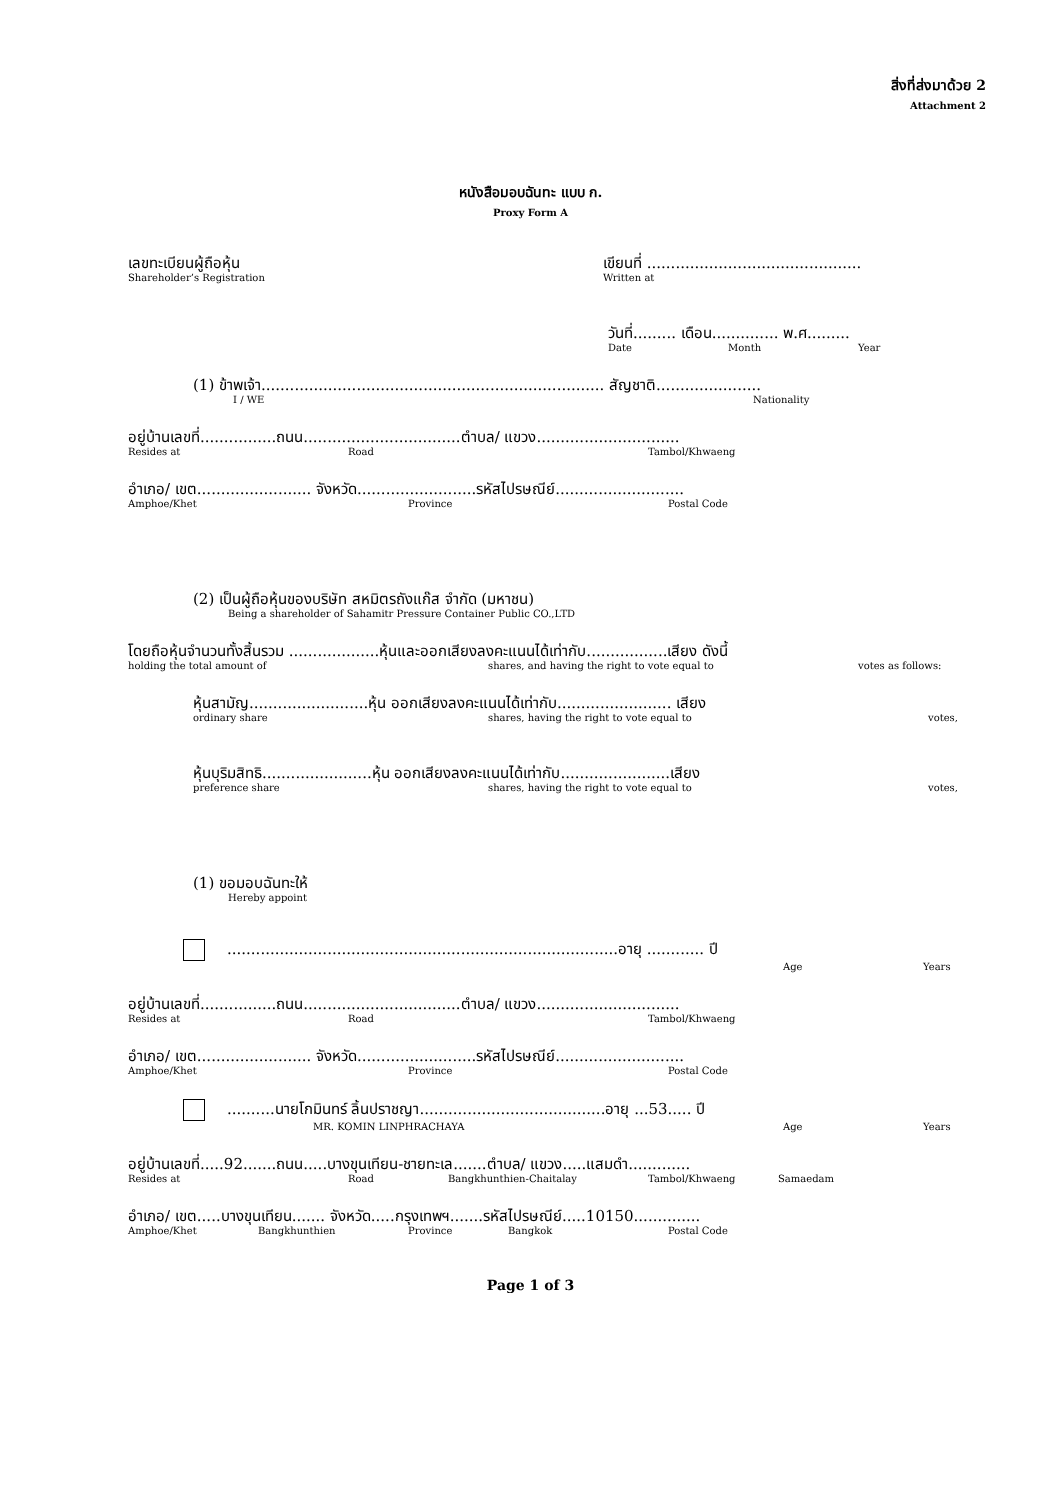สิ่งที่ส่งมาด้วย 2
Attachment 2
หนังสือมอบฉันทะ แบบ ก.
Proxy Form A
เลขทะเบียนผู้ถือหุ้น
Shareholder’s Registration
เขียนที่ .............................................
Written at
วันที่......... เดือน.............. พ.ศ.........
Date Month Year
(1) ข้าพเจ้า........................................................................ สัญชาติ......................
I / WE Nationality
อยู่บ้านเลขที่................ถนน.................................ตำบล/ แขวง..............................
Resides at Road Tambol/Khwaeng
อำเภอ/ เขต........................ จังหวัด.........................รหัสไปรษณีย์...........................
Amphoe/Khet Province Postal Code
(2) เป็นผู้ถือหุ้นของบริษัท สหมิตรถังแก๊ส จำกัด (มหาชน)
Being a shareholder of Sahamitr Pressure Container Public CO.,LTD
โดยถือหุ้นจำนวนทั้งสิ้นรวม ...................หุ้นและออกเสียงลงคะแนนได้เท่ากับ.................เสียง ดังนี้
holding the total amount of shares, and having the right to vote equal to votes as follows:
หุ้นสามัญ.........................หุ้น ออกเสียงลงคะแนนได้เท่ากับ........................ เสียง
ordinary share shares, having the right to vote equal to votes,
หุ้นบุริมสิทธิ.......................หุ้น ออกเสียงลงคะแนนได้เท่ากับ.......................เสียง
preference share shares, having the right to vote equal to votes,
(1) ขอมอบฉันทะให้
Hereby appoint
..................................................................................อายุ ............ ปี
Age Years
อยู่บ้านเลขที่................ถนน.................................ตำบล/ แขวง..............................
Resides at Road Tambol/Khwaeng
อำเภอ/ เขต........................ จังหวัด.........................รหัสไปรษณีย์...........................
Amphoe/Khet Province Postal Code
..........นายโกมินทร์ ลิ้นปราชญา.......................................อายุ ...53..... ปี
MR. KOMIN LINPHRACHAYA Age Years
อยู่บ้านเลขที่.....92.......ถนน.....บางขุนเทียน-ชายทะเล.......ตำบล/ แขวง.....แสมดำ.............
Resides at Road Bangkhunthien-Chaitalay Tambol/Khwaeng Samaedam
อำเภอ/ เขต.....บางขุนเทียน....... จังหวัด.....กรุงเทพฯ.......รหัสไปรษณีย์.....10150..............
Amphoe/Khet Bangkhunthien Province Bangkok Postal Code
Page 1 of 3